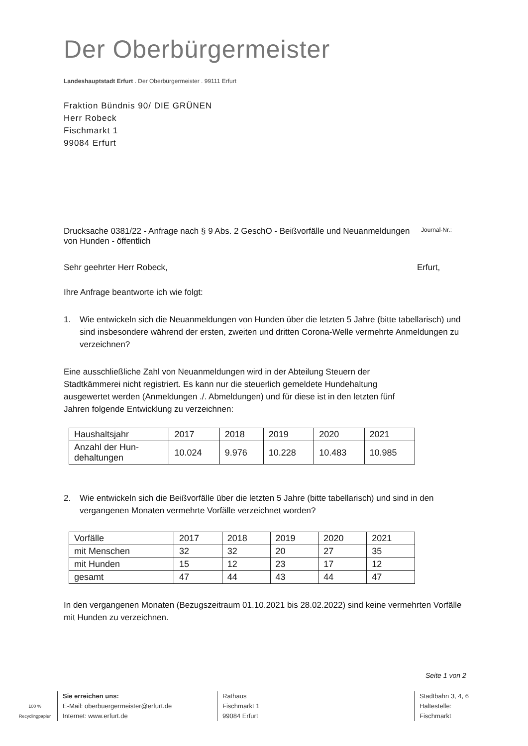Der Oberbürgermeister
Landeshauptstadt Erfurt . Der Oberbürgermeister . 99111 Erfurt
Fraktion Bündnis 90/ DIE GRÜNEN
Herr Robeck
Fischmarkt 1
99084 Erfurt
Drucksache 0381/22 - Anfrage nach § 9 Abs. 2 GeschO - Beißvorfälle und Neuanmeldungen von Hunden - öffentlich
Journal-Nr.:
Sehr geehrter Herr Robeck, Erfurt,
Ihre Anfrage beantworte ich wie folgt:
1. Wie entwickeln sich die Neuanmeldungen von Hunden über die letzten 5 Jahre (bitte tabellarisch) und sind insbesondere während der ersten, zweiten und dritten Corona-Welle vermehrte Anmeldungen zu verzeichnen?
Eine ausschließliche Zahl von Neuanmeldungen wird in der Abteilung Steuern der Stadtkämmerei nicht registriert. Es kann nur die steuerlich gemeldete Hundehaltung ausgewertet werden (Anmeldungen ./. Abmeldungen) und für diese ist in den letzten fünf Jahren folgende Entwicklung zu verzeichnen:
| Haushaltsjahr | 2017 | 2018 | 2019 | 2020 | 2021 |
| --- | --- | --- | --- | --- | --- |
| Anzahl der Hun- dehaltungen | 10.024 | 9.976 | 10.228 | 10.483 | 10.985 |
2. Wie entwickeln sich die Beißvorfälle über die letzten 5 Jahre (bitte tabellarisch) und sind in den vergangenen Monaten vermehrte Vorfälle verzeichnet worden?
| Vorfälle | 2017 | 2018 | 2019 | 2020 | 2021 |
| --- | --- | --- | --- | --- | --- |
| mit Menschen | 32 | 32 | 20 | 27 | 35 |
| mit Hunden | 15 | 12 | 23 | 17 | 12 |
| gesamt | 47 | 44 | 43 | 44 | 47 |
In den vergangenen Monaten (Bezugszeitraum 01.10.2021 bis 28.02.2022) sind keine vermehrten Vorfälle mit Hunden zu verzeichnen.
Seite 1 von 2
100 %
Recyclingpapier
Sie erreichen uns:
E-Mail: oberbuergermeister@erfurt.de
Internet: www.erfurt.de
Rathaus
Fischmarkt 1
99084 Erfurt
Stadtbahn 3, 4, 6
Haltestelle:
Fischmarkt